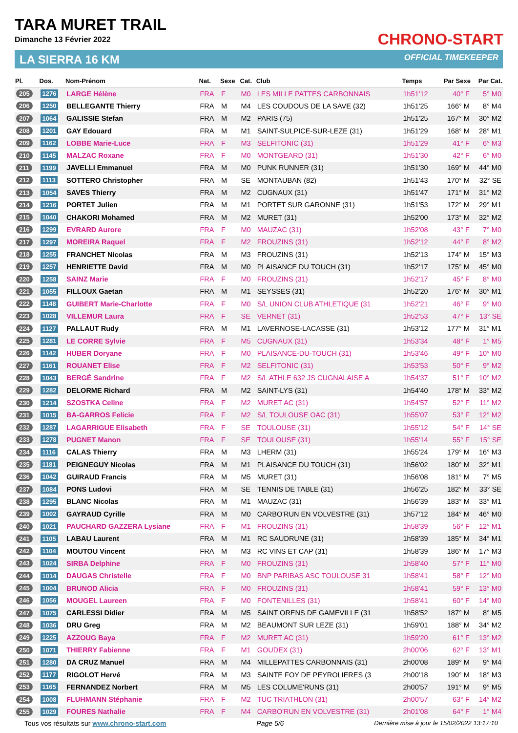TARA MURET TRAIL
Dimanche 13 Février 2022
LA SIERRA 16 KM
CHRONO-START
OFFICIAL TIMEKEEPER
| Pl. | Dos. | Nom-Prénom | Nat. | Sexe | Cat. | Club | Temps | Par Sexe | Par Cat. |
| --- | --- | --- | --- | --- | --- | --- | --- | --- | --- |
| 205 | 1276 | LARGE Hélène | FRA | F | M0 | LES MILLE PATTES CARBONNAIS | 1h51'12 | 40° F | 5° M0 |
| 206 | 1250 | BELLEGANTE Thierry | FRA | M | M4 | LES COUDOUS DE LA SAVE (32) | 1h51'25 | 166° M | 8° M4 |
| 207 | 1064 | GALISSIE Stefan | FRA | M | M2 | PARIS (75) | 1h51'25 | 167° M | 30° M2 |
| 208 | 1201 | GAY Edouard | FRA | M | M1 | SAINT-SULPICE-SUR-LEZE (31) | 1h51'29 | 168° M | 28° M1 |
| 209 | 1162 | LOBBE Marie-Luce | FRA | F | M3 | SELFITONIC (31) | 1h51'29 | 41° F | 6° M3 |
| 210 | 1145 | MALZAC Roxane | FRA | F | M0 | MONTGEARD (31) | 1h51'30 | 42° F | 6° M0 |
| 211 | 1199 | JAVELLI Emmanuel | FRA | M | M0 | PUNK RUNNER (31) | 1h51'30 | 169° M | 44° M0 |
| 212 | 1113 | SOTTERO Christopher | FRA | M | SE | MONTAUBAN (82) | 1h51'43 | 170° M | 32° SE |
| 213 | 1054 | SAVES Thierry | FRA | M | M2 | CUGNAUX (31) | 1h51'47 | 171° M | 31° M2 |
| 214 | 1216 | PORTET Julien | FRA | M | M1 | PORTET SUR GARONNE (31) | 1h51'53 | 172° M | 29° M1 |
| 215 | 1040 | CHAKORI Mohamed | FRA | M | M2 | MURET (31) | 1h52'00 | 173° M | 32° M2 |
| 216 | 1299 | EVRARD Aurore | FRA | F | M0 | MAUZAC (31) | 1h52'08 | 43° F | 7° M0 |
| 217 | 1297 | MOREIRA Raquel | FRA | F | M2 | FROUZINS (31) | 1h52'12 | 44° F | 8° M2 |
| 218 | 1255 | FRANCHET Nicolas | FRA | M | M3 | FROUZINS (31) | 1h52'13 | 174° M | 15° M3 |
| 219 | 1257 | HENRIETTE David | FRA | M | M0 | PLAISANCE DU TOUCH (31) | 1h52'17 | 175° M | 45° M0 |
| 220 | 1258 | SAINZ Marie | FRA | F | M0 | FROUZINS (31) | 1h52'17 | 45° F | 8° M0 |
| 221 | 1055 | FILLOUX Gaetan | FRA | M | M1 | SEYSSES (31) | 1h52'20 | 176° M | 30° M1 |
| 222 | 1148 | GUIBERT Marie-Charlotte | FRA | F | M0 | S/L UNION CLUB ATHLETIQUE (31 | 1h52'21 | 46° F | 9° M0 |
| 223 | 1028 | VILLEMUR Laura | FRA | F | SE | VERNET (31) | 1h52'53 | 47° F | 13° SE |
| 224 | 1127 | PALLAUT Rudy | FRA | M | M1 | LAVERNOSE-LACASSE (31) | 1h53'12 | 177° M | 31° M1 |
| 225 | 1281 | LE CORRE Sylvie | FRA | F | M5 | CUGNAUX (31) | 1h53'34 | 48° F | 1° M5 |
| 226 | 1142 | HUBER Doryane | FRA | F | M0 | PLAISANCE-DU-TOUCH (31) | 1h53'46 | 49° F | 10° M0 |
| 227 | 1161 | ROUANET Elise | FRA | F | M2 | SELFITONIC (31) | 1h53'53 | 50° F | 9° M2 |
| 228 | 1043 | BERGÉ Sandrine | FRA | F | M2 | S/L ATHLE 632 JS CUGNALAISE A | 1h54'37 | 51° F | 10° M2 |
| 229 | 1282 | DELORME Richard | FRA | M | M2 | SAINT-LYS (31) | 1h54'40 | 178° M | 33° M2 |
| 230 | 1214 | SZOSTKA Celine | FRA | F | M2 | MURET AC (31) | 1h54'57 | 52° F | 11° M2 |
| 231 | 1015 | BA-GARROS Felicie | FRA | F | M2 | S/L TOULOUSE OAC (31) | 1h55'07 | 53° F | 12° M2 |
| 232 | 1287 | LAGARRIGUE Elisabeth | FRA | F | SE | TOULOUSE (31) | 1h55'12 | 54° F | 14° SE |
| 233 | 1278 | PUGNET Manon | FRA | F | SE | TOULOUSE (31) | 1h55'14 | 55° F | 15° SE |
| 234 | 1116 | CALAS Thierry | FRA | M | M3 | LHERM (31) | 1h55'24 | 179° M | 16° M3 |
| 235 | 1181 | PEIGNEGUY Nicolas | FRA | M | M1 | PLAISANCE DU TOUCH (31) | 1h56'02 | 180° M | 32° M1 |
| 236 | 1042 | GUIRAUD Francis | FRA | M | M5 | MURET (31) | 1h56'08 | 181° M | 7° M5 |
| 237 | 1084 | PONS Ludovi | FRA | M | SE | TENNIS DE TABLE (31) | 1h56'25 | 182° M | 33° SE |
| 238 | 1295 | BLANC Nicolas | FRA | M | M1 | MAUZAC (31) | 1h56'39 | 183° M | 33° M1 |
| 239 | 1002 | GAYRAUD Cyrille | FRA | M | M0 | CARBO'RUN EN VOLVESTRE (31) | 1h57'12 | 184° M | 46° M0 |
| 240 | 1021 | PAUCHARD GAZZERA Lysiane | FRA | F | M1 | FROUZINS (31) | 1h58'39 | 56° F | 12° M1 |
| 241 | 1105 | LABAU Laurent | FRA | M | M1 | RC SAUDRUNE (31) | 1h58'39 | 185° M | 34° M1 |
| 242 | 1104 | MOUTOU Vincent | FRA | M | M3 | RC VINS ET CAP (31) | 1h58'39 | 186° M | 17° M3 |
| 243 | 1024 | SIRBA Delphine | FRA | F | M0 | FROUZINS (31) | 1h58'40 | 57° F | 11° M0 |
| 244 | 1014 | DAUGAS Christelle | FRA | F | M0 | BNP PARIBAS ASC TOULOUSE 31 | 1h58'41 | 58° F | 12° M0 |
| 245 | 1004 | BRUNOD Alicia | FRA | F | M0 | FROUZINS (31) | 1h58'41 | 59° F | 13° M0 |
| 246 | 1056 | MOUGEL Laureen | FRA | F | M0 | FONTENILLES (31) | 1h58'41 | 60° F | 14° M0 |
| 247 | 1075 | CARLESSI Didier | FRA | M | M5 | SAINT ORENS DE GAMEVILLE (31 | 1h58'52 | 187° M | 8° M5 |
| 248 | 1036 | DRU Greg | FRA | M | M2 | BEAUMONT SUR LEZE (31) | 1h59'01 | 188° M | 34° M2 |
| 249 | 1225 | AZZOUG Baya | FRA | F | M2 | MURET AC (31) | 1h59'20 | 61° F | 13° M2 |
| 250 | 1071 | THIERRY Fabienne | FRA | F | M1 | GOUDEX (31) | 2h00'06 | 62° F | 13° M1 |
| 251 | 1280 | DA CRUZ Manuel | FRA | M | M4 | MILLEPATTES CARBONNAIS (31) | 2h00'08 | 189° M | 9° M4 |
| 252 | 1177 | RIGOLOT Hervé | FRA | M | M3 | SAINTE FOY DE PEYROLIERES (3 | 2h00'18 | 190° M | 18° M3 |
| 253 | 1165 | FERNANDEZ Norbert | FRA | M | M5 | LES COLUME'RUNS (31) | 2h00'57 | 191° M | 9° M5 |
| 254 | 1008 | FLUHMANN Stéphanie | FRA | F | M2 | TUC TRIATHLON (31) | 2h00'57 | 63° F | 14° M2 |
| 255 | 1029 | FOURES Nathalie | FRA | F | M4 | CARBO'RUN EN VOLVESTRE (31) | 2h01'08 | 64° F | 1° M4 |
Tous vos résultats sur www.chrono-start.com Page 5/6 Dernière mise à jour le 15/02/2022 13:17:10